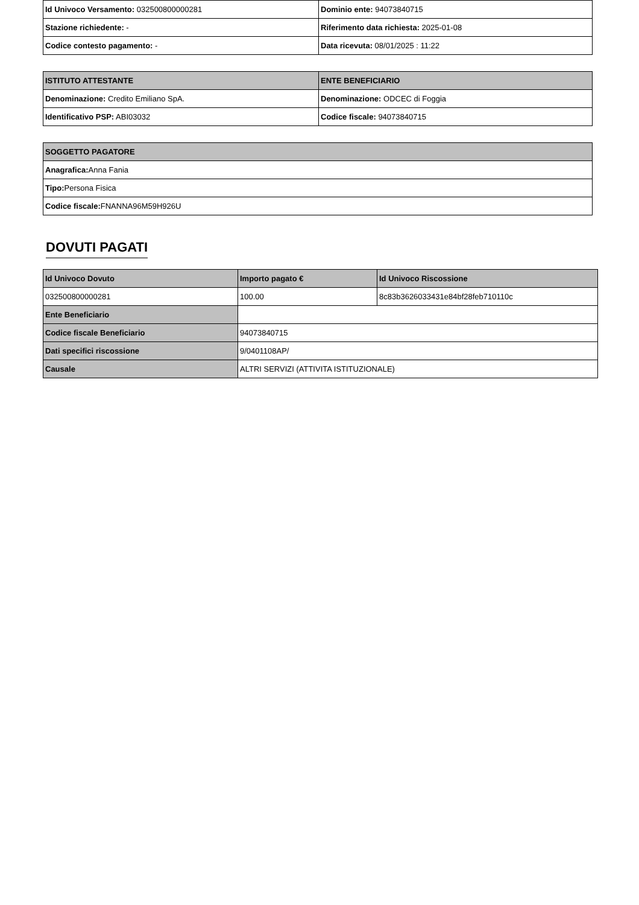| Id Univoco Versamento: 032500800000281 | Dominio ente: 94073840715 |
| Stazione richiedente: - | Riferimento data richiesta: 2025-01-08 |
| Codice contesto pagamento: - | Data ricevuta: 08/01/2025 : 11:22 |
| ISTITUTO ATTESTANTE | ENTE BENEFICIARIO |
| --- | --- |
| Denominazione: Credito Emiliano SpA. | Denominazione: ODCEC di Foggia |
| Identificativo PSP: ABI03032 | Codice fiscale: 94073840715 |
| SOGGETTO PAGATORE |
| --- |
| Anagrafica: Anna Fania |
| Tipo: Persona Fisica |
| Codice fiscale: FNANNA96M59H926U |
DOVUTI PAGATI
| Id Univoco Dovuto | Importo pagato € | Id Univoco Riscossione |
| --- | --- | --- |
| 032500800000281 | 100.00 | 8c83b3626033431e84bf28feb710110c |
| Ente Beneficiario | | |
| Codice fiscale Beneficiario | 94073840715 | |
| Dati specifici riscossione | 9/0401108AP/ | |
| Causale | ALTRI SERVIZI (ATTIVITA ISTITUZIONALE) | |